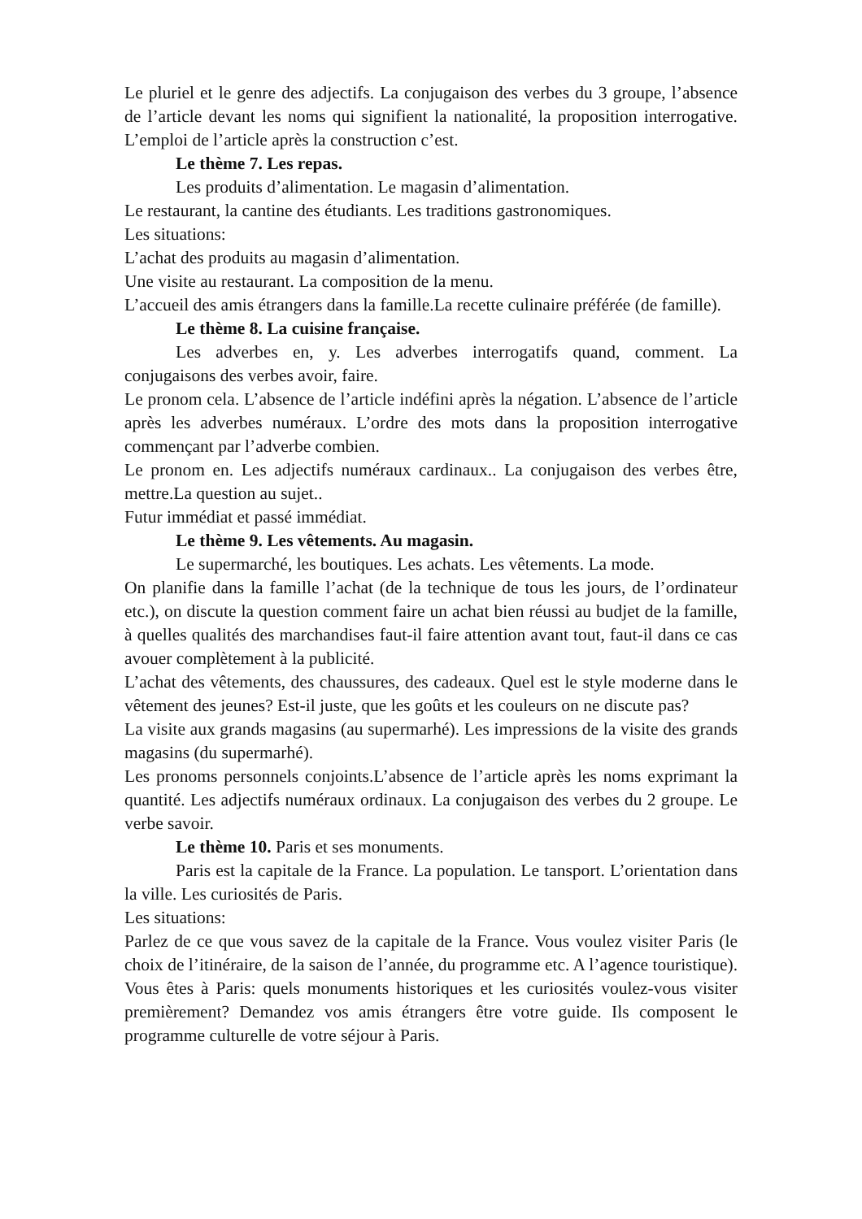Le pluriel et le genre des adjectifs. La conjugaison des verbes du 3 groupe, l’absence de l’article devant les noms qui signifient la nationalité, la proposition interrogative. L’emploi de l’article après la construction c’est.
Le thème 7. Les repas.
Les produits d’alimentation. Le magasin d’alimentation.
Le restaurant, la cantine des étudiants. Les traditions gastronomiques.
Les situations:
L’achat des produits au magasin d’alimentation.
Une visite au restaurant. La composition de la menu.
L’accueil des amis étrangers dans la famille.La recette culinaire préférée (de famille).
Le thème 8. La cuisine française.
Les adverbes en, y. Les adverbes interrogatifs quand, comment. La conjugaisons des verbes avoir, faire.
Le pronom cela. L’absence de l’article indéfini après la négation. L’absence de l’article après les adverbes numéraux. L’ordre des mots dans la proposition interrogative commençant par l’adverbe combien.
Le pronom en. Les adjectifs numéraux cardinaux.. La conjugaison des verbes être, mettre.La question au sujet..
Futur immédiat et passé immédiat.
Le thème 9. Les vêtements. Au magasin.
Le supermarché, les boutiques. Les achats. Les vêtements. La mode.
On planifie dans la famille l’achat (de la technique de tous les jours, de l’ordinateur etc.), on discute la question comment faire un achat bien réussi au budjet de la famille, à quelles qualités des marchandises faut-il faire attention avant tout, faut-il dans ce cas avouer complètement à la publicité.
L’achat des vêtements, des chaussures, des cadeaux. Quel est le style moderne dans le vêtement des jeunes? Est-il juste, que les goûts et les couleurs on ne discute pas?
La visite aux grands magasins (au supermarhé). Les impressions de la visite des grands magasins (du supermarhé).
Les pronoms personnels conjoints.L’absence de l’article après les noms exprimant la quantité. Les adjectifs numéraux ordinaux. La conjugaison des verbes du 2 groupe. Le verbe savoir.
Le thème 10. Paris et ses monuments.
Paris est la capitale de la France. La population. Le tansport. L’orientation dans la ville. Les curiosités de Paris.
Les situations:
Parlez de ce que vous savez de la capitale de la France. Vous voulez visiter Paris (le choix de l’itinéraire, de la saison de l’année, du programme etc. A l’agence touristique).
Vous êtes à Paris: quels monuments historiques et les curiosités voulez-vous visiter premièrement? Demandez vos amis étrangers être votre guide. Ils composent le programme culturelle de votre séjour à Paris.